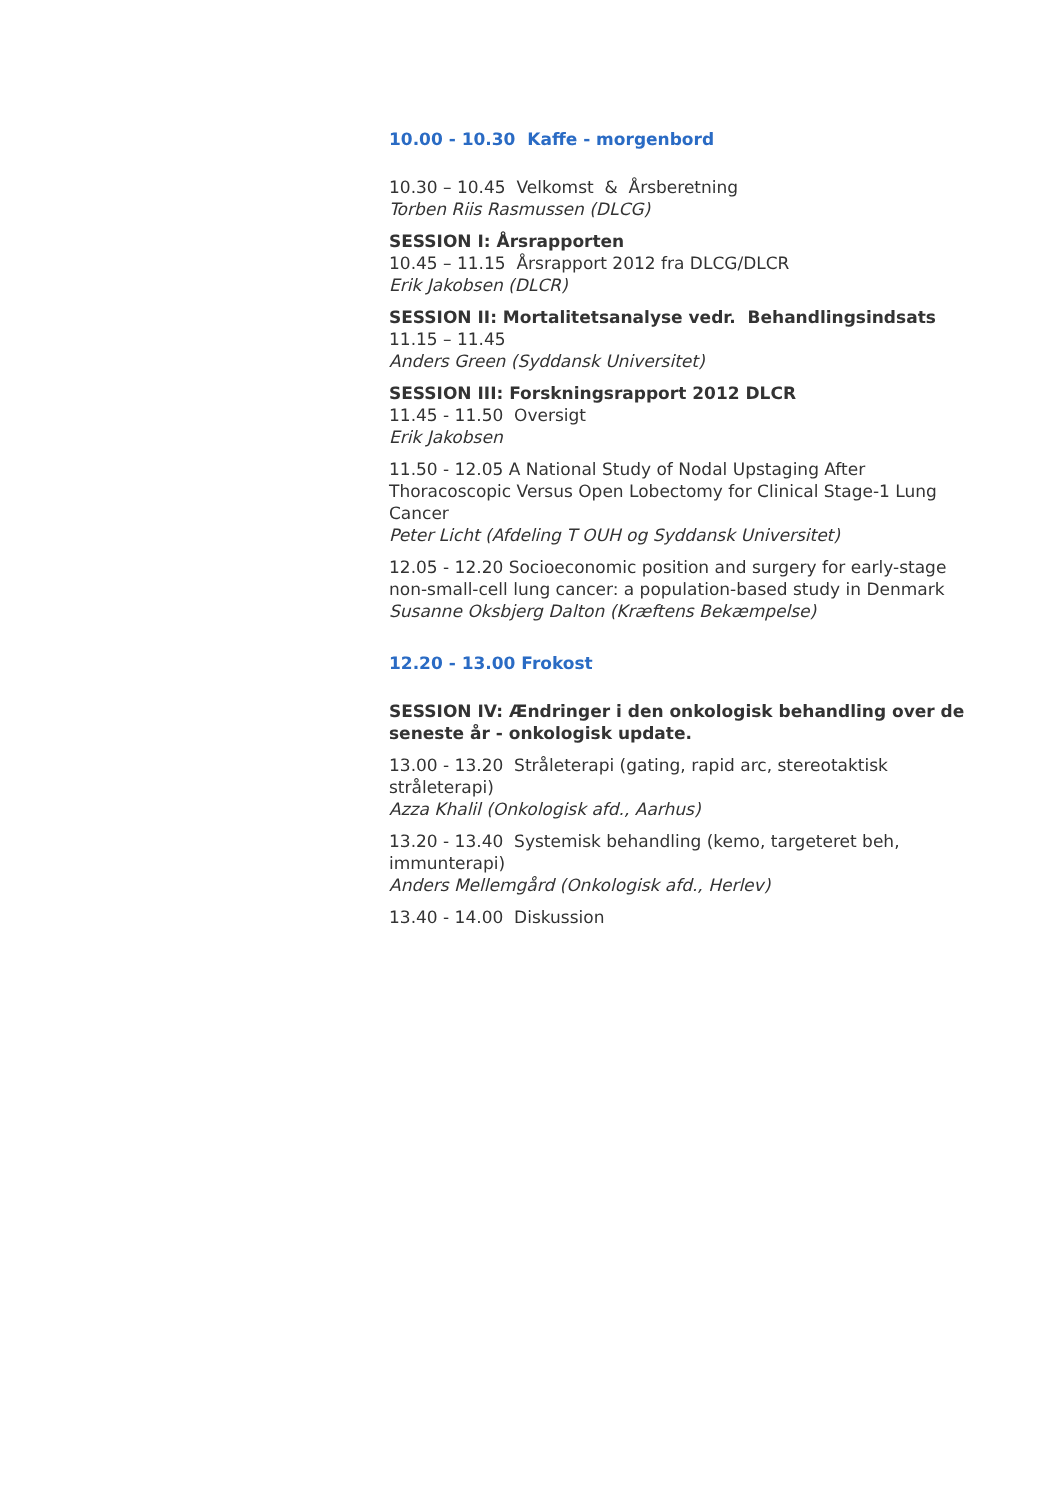10.00 - 10.30 Kaffe - morgenbord
10.30 – 10.45 Velkomst & Årsberetning
Torben Riis Rasmussen (DLCG)
SESSION I: Årsrapporten
10.45 – 11.15 Årsrapport 2012 fra DLCG/DLCR
Erik Jakobsen (DLCR)
SESSION II: Mortalitetsanalyse vedr. Behandlingsindsats
11.15 – 11.45
Anders Green (Syddansk Universitet)
SESSION III: Forskningsrapport 2012 DLCR
11.45 - 11.50 Oversigt
Erik Jakobsen
11.50 - 12.05 A National Study of Nodal Upstaging After Thoracoscopic Versus Open Lobectomy for Clinical Stage-1 Lung Cancer
Peter Licht (Afdeling T OUH og Syddansk Universitet)
12.05 - 12.20 Socioeconomic position and surgery for early-stage non-small-cell lung cancer: a population-based study in Denmark
Susanne Oksbjerg Dalton (Kræftens Bekæmpelse)
12.20 - 13.00 Frokost
SESSION IV: Ændringer i den onkologisk behandling over de seneste år - onkologisk update.
13.00 - 13.20 Stråleterapi (gating, rapid arc, stereotaktisk stråleterapi)
Azza Khalil (Onkologisk afd., Aarhus)
13.20 - 13.40 Systemisk behandling (kemo, targeteret beh, immunterapi)
Anders Mellemgård (Onkologisk afd., Herlev)
13.40 - 14.00 Diskussion